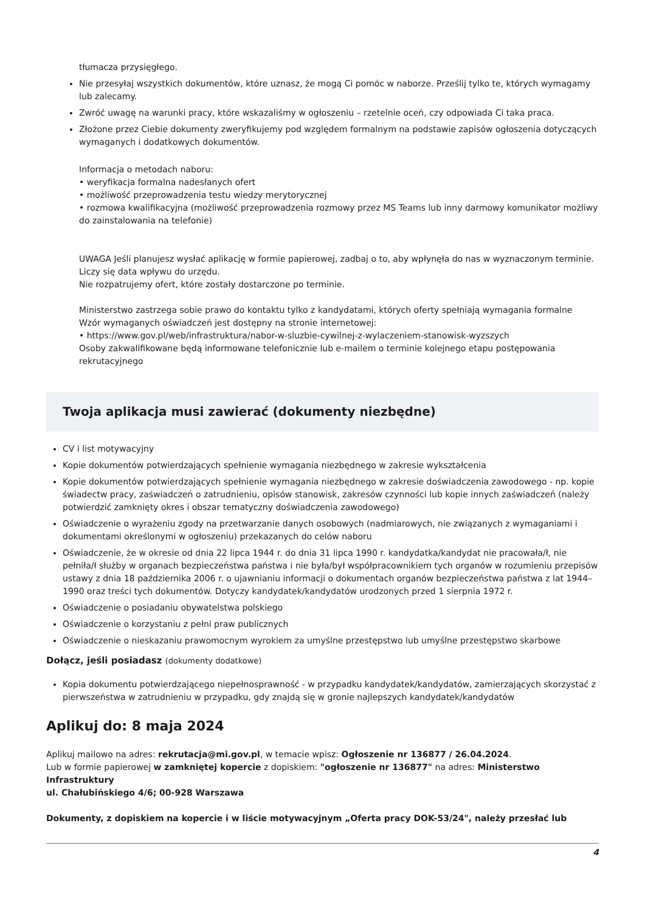tłumacza przysięgłego.
Nie przesyłaj wszystkich dokumentów, które uznasz, że mogą Ci pomóc w naborze. Prześlij tylko te, których wymagamy lub zalecamy.
Zwróć uwagę na warunki pracy, które wskazaliśmy w ogłoszeniu – rzetelnie oceń, czy odpowiada Ci taka praca.
Złożone przez Ciebie dokumenty zweryfikujemy pod względem formalnym na podstawie zapisów ogłoszenia dotyczących wymaganych i dodatkowych dokumentów.
Informacja o metodach naboru:
• weryfikacja formalna nadesłanych ofert
• możliwość przeprowadzenia testu wiedzy merytorycznej
• rozmowa kwalifikacyjna (możliwość przeprowadzenia rozmowy przez MS Teams lub inny darmowy komunikator możliwy do zainstalowania na telefonie)
UWAGA Jeśli planujesz wysłać aplikację w formie papierowej, zadbaj o to, aby wpłynęła do nas w wyznaczonym terminie. Liczy się data wpływu do urzędu.
Nie rozpatrujemy ofert, które zostały dostarczone po terminie.
Ministerstwo zastrzega sobie prawo do kontaktu tylko z kandydatami, których oferty spełniają wymagania formalne
Wzór wymaganych oświadczeń jest dostępny na stronie internetowej:
• https://www.gov.pl/web/infrastruktura/nabor-w-sluzbie-cywilnej-z-wylaczeniem-stanowisk-wyzszych
Osoby zakwalifikowane będą informowane telefonicznie lub e-mailem o terminie kolejnego etapu postępowania rekrutacyjnego
Twoja aplikacja musi zawierać (dokumenty niezbędne)
CV i list motywacyjny
Kopie dokumentów potwierdzających spełnienie wymagania niezbędnego w zakresie wykształcenia
Kopie dokumentów potwierdzających spełnienie wymagania niezbędnego w zakresie doświadczenia zawodowego - np. kopie świadectw pracy, zaświadczeń o zatrudnieniu, opisów stanowisk, zakresów czynności lub kopie innych zaświadczeń (należy potwierdzić zamknięty okres i obszar tematyczny doświadczenia zawodowego)
Oświadczenie o wyrażeniu zgody na przetwarzanie danych osobowych (nadmiarowych, nie związanych z wymaganiami i dokumentami określonymi w ogłoszeniu) przekazanych do celów naboru
Oświadczenie, że w okresie od dnia 22 lipca 1944 r. do dnia 31 lipca 1990 r. kandydatka/kandydat nie pracowała/ł, nie pełniła/ł służby w organach bezpieczeństwa państwa i nie była/był współpracownikiem tych organów w rozumieniu przepisów ustawy z dnia 18 października 2006 r. o ujawnianiu informacji o dokumentach organów bezpieczeństwa państwa z lat 1944–1990 oraz treści tych dokumentów. Dotyczy kandydatek/kandydatów urodzonych przed 1 sierpnia 1972 r.
Oświadczenie o posiadaniu obywatelstwa polskiego
Oświadczenie o korzystaniu z pełni praw publicznych
Oświadczenie o nieskazaniu prawomocnym wyrokiem za umyślne przestępstwo lub umyślne przestępstwo skarbowe
Dołącz, jeśli posiadasz (dokumenty dodatkowe)
Kopia dokumentu potwierdzającego niepełnosprawność - w przypadku kandydatek/kandydatów, zamierzających skorzystać z pierwszeństwa w zatrudnieniu w przypadku, gdy znajdą się w gronie najlepszych kandydatek/kandydatów
Aplikuj do: 8 maja 2024
Aplikuj mailowo na adres: rekrutacja@mi.gov.pl, w temacie wpisz: Ogłoszenie nr 136877 / 26.04.2024.
Lub w formie papierowej w zamkniętej kopercie z dopiskiem: "ogłoszenie nr 136877" na adres: Ministerstwo Infrastruktury
ul. Chałubińskiego 4/6; 00-928 Warszawa
Dokumenty, z dopiskiem na kopercie i w liście motywacyjnym „Oferta pracy DOK-53/24", należy przesłać lub
4